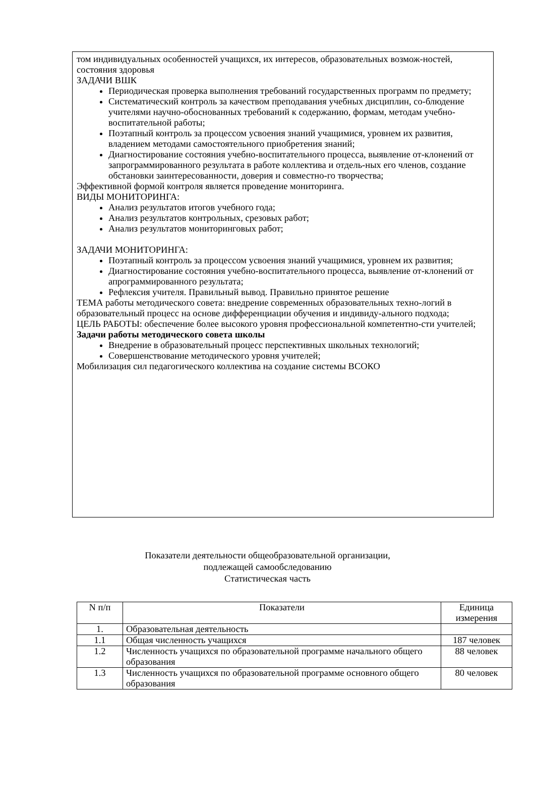том индивидуальных особенностей учащихся, их интересов, образовательных возмож-ностей, состояния здоровья
ЗАДАЧИ ВШК
Периодическая проверка выполнения требований государственных программ по предмету;
Систематический контроль за качеством преподавания учебных дисциплин, со-блюдение учителями научно-обоснованных требований к содержанию, формам, методам учебно-воспитательной работы;
Поэтапный контроль за процессом усвоения знаний учащимися, уровнем их развития, владением методами самостоятельного приобретения знаний;
Диагностирование состояния учебно-воспитательного процесса, выявление от-клонений от запрограммированного результата в работе коллектива и отдель-ных его членов, создание обстановки заинтересованности, доверия и совместно-го творчества;
Эффективной формой контроля является проведение мониторинга.
ВИДЫ МОНИТОРИНГА:
Анализ результатов итогов учебного года;
Анализ результатов контрольных, срезовых работ;
Анализ результатов мониторинговых работ;
ЗАДАЧИ МОНИТОРИНГА:
Поэтапный контроль за процессом усвоения знаний учащимися, уровнем их развития;
Диагностирование состояния учебно-воспитательного процесса, выявление от-клонений от апрограммированного результата;
Рефлексия учителя. Правильный вывод. Правильно принятое решение
ТЕМА работы методического совета: внедрение современных образовательных техно-логий в образовательный процесс на основе дифференциации обучения и индивиду-ального подхода;
ЦЕЛЬ РАБОТЫ: обеспечение более высокого уровня профессиональной компетентно-сти учителей;
Задачи работы методического совета школы
Внедрение в образовательный процесс перспективных школьных технологий;
Совершенствование методического уровня учителей;
Мобилизация сил педагогического коллектива на создание системы ВСОКО
Показатели деятельности общеобразовательной организации,
подлежащей самообследованию
Статистическая часть
| N п/п | Показатели | Единица измерения |
| --- | --- | --- |
| 1. | Образовательная деятельность | |
| 1.1 | Общая численность учащихся | 187 человек |
| 1.2 | Численность учащихся по образовательной программе начального общего образования | 88 человек |
| 1.3 | Численность учащихся по образовательной программе основного общего образования | 80 человек |